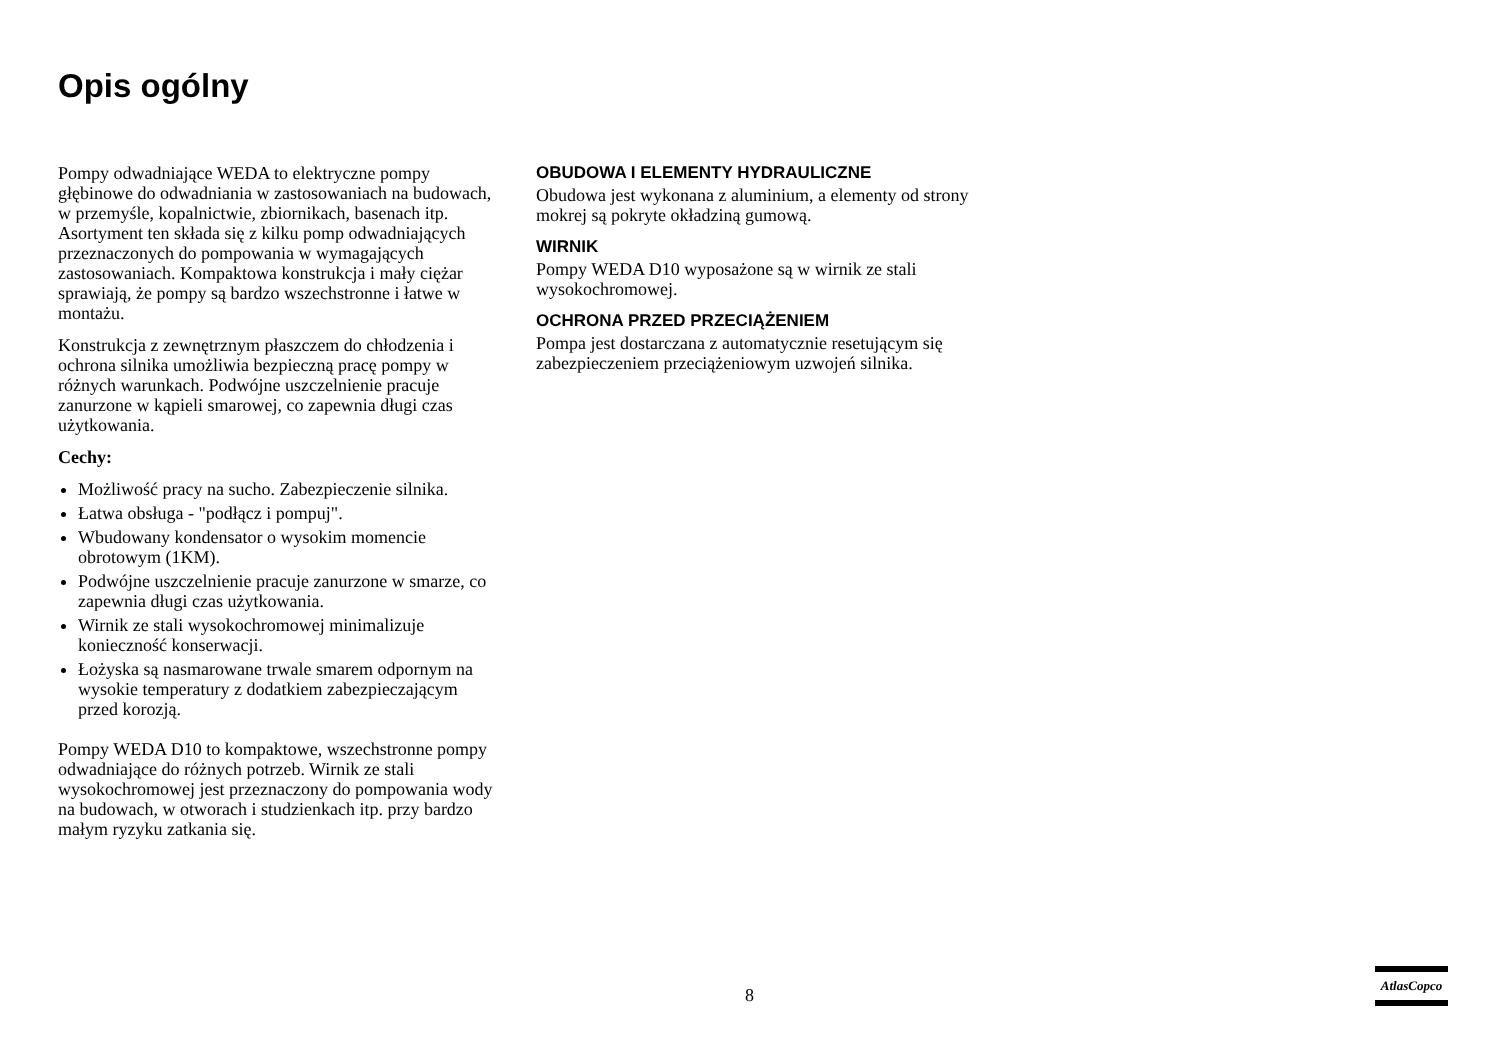Opis ogólny
Pompy odwadniające WEDA to elektryczne pompy głębinowe do odwadniania w zastosowaniach na budowach, w przemyśle, kopalnictwie, zbiornikach, basenach itp. Asortyment ten składa się z kilku pomp odwadniających przeznaczonych do pompowania w wymagających zastosowaniach. Kompaktowa konstrukcja i mały ciężar sprawiają, że pompy są bardzo wszechstronne i łatwe w montażu.
Konstrukcja z zewnętrznym płaszczem do chłodzenia i ochrona silnika umożliwia bezpieczną pracę pompy w różnych warunkach. Podwójne uszczelnienie pracuje zanurzone w kąpieli smarowej, co zapewnia długi czas użytkowania.
Cechy:
Możliwość pracy na sucho. Zabezpieczenie silnika.
Łatwa obsługa - "podłącz i pompuj".
Wbudowany kondensator o wysokim momencie obrotowym (1KM).
Podwójne uszczelnienie pracuje zanurzone w smarze, co zapewnia długi czas użytkowania.
Wirnik ze stali wysokochromowej minimalizuje konieczność konserwacji.
Łożyska są nasmarowane trwale smarem odpornym na wysokie temperatury z dodatkiem zabezpieczającym przed korozją.
Pompy WEDA D10 to kompaktowe, wszechstronne pompy odwadniające do różnych potrzeb. Wirnik ze stali wysokochromowej jest przeznaczony do pompowania wody na budowach, w otworach i studzienkach itp. przy bardzo małym ryzyku zatkania się.
OBUDOWA I ELEMENTY HYDRAULICZNE
Obudowa jest wykonana z aluminium, a elementy od strony mokrej są pokryte okładziną gumową.
WIRNIK
Pompy WEDA D10 wyposażone są w wirnik ze stali wysokochromowej.
OCHRONA PRZED PRZECIĄŻENIEM
Pompa jest dostarczana z automatycznie resetującym się zabezpieczeniem przeciążeniowym uzwojeń silnika.
8
AtlasCopco